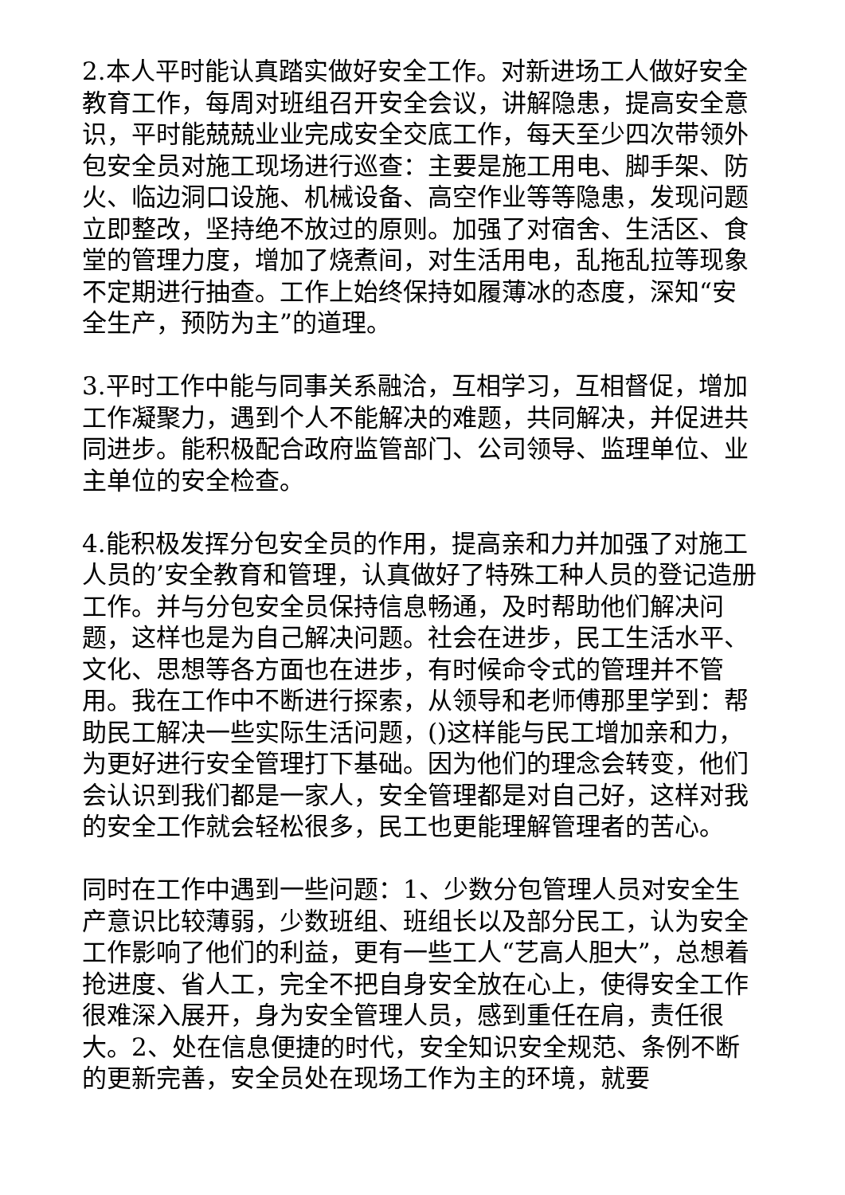2.本人平时能认真踏实做好安全工作。对新进场工人做好安全教育工作，每周对班组召开安全会议，讲解隐患，提高安全意识，平时能兢兢业业完成安全交底工作，每天至少四次带领外包安全员对施工现场进行巡查：主要是施工用电、脚手架、防火、临边洞口设施、机械设备、高空作业等等隐患，发现问题立即整改，坚持绝不放过的原则。加强了对宿舍、生活区、食堂的管理力度，增加了烧煮间，对生活用电，乱拖乱拉等现象不定期进行抽查。工作上始终保持如履薄冰的态度，深知“安全生产，预防为主”的道理。
3.平时工作中能与同事关系融洽，互相学习，互相督促，增加工作凝聚力，遇到个人不能解决的难题，共同解决，并促进共同进步。能积极配合政府监管部门、公司领导、监理单位、业主单位的安全检查。
4.能积极发挥分包安全员的作用，提高亲和力并加强了对施工人员的’安全教育和管理，认真做好了特殊工种人员的登记造册工作。并与分包安全员保持信息畅通，及时帮助他们解决问题，这样也是为自己解决问题。社会在进步，民工生活水平、文化、思想等各方面也在进步，有时候命令式的管理并不管用。我在工作中不断进行探索，从领导和老师傅那里学到：帮助民工解决一些实际生活问题，()这样能与民工增加亲和力，为更好进行安全管理打下基础。因为他们的理念会转变，他们会认识到我们都是一家人，安全管理都是对自己好，这样对我的安全工作就会轻松很多，民工也更能理解管理者的苦心。
同时在工作中遇到一些问题：1、少数分包管理人员对安全生产意识比较薄弱，少数班组、班组长以及部分民工，认为安全工作影响了他们的利益，更有一些工人“艺高人胆大”，总想着抢进度、省人工，完全不把自身安全放在心上，使得安全工作很难深入展开，身为安全管理人员，感到重任在肩，责任很大。2、处在信息便捷的时代，安全知识安全规范、条例不断的更新完善，安全员处在现场工作为主的环境，就要